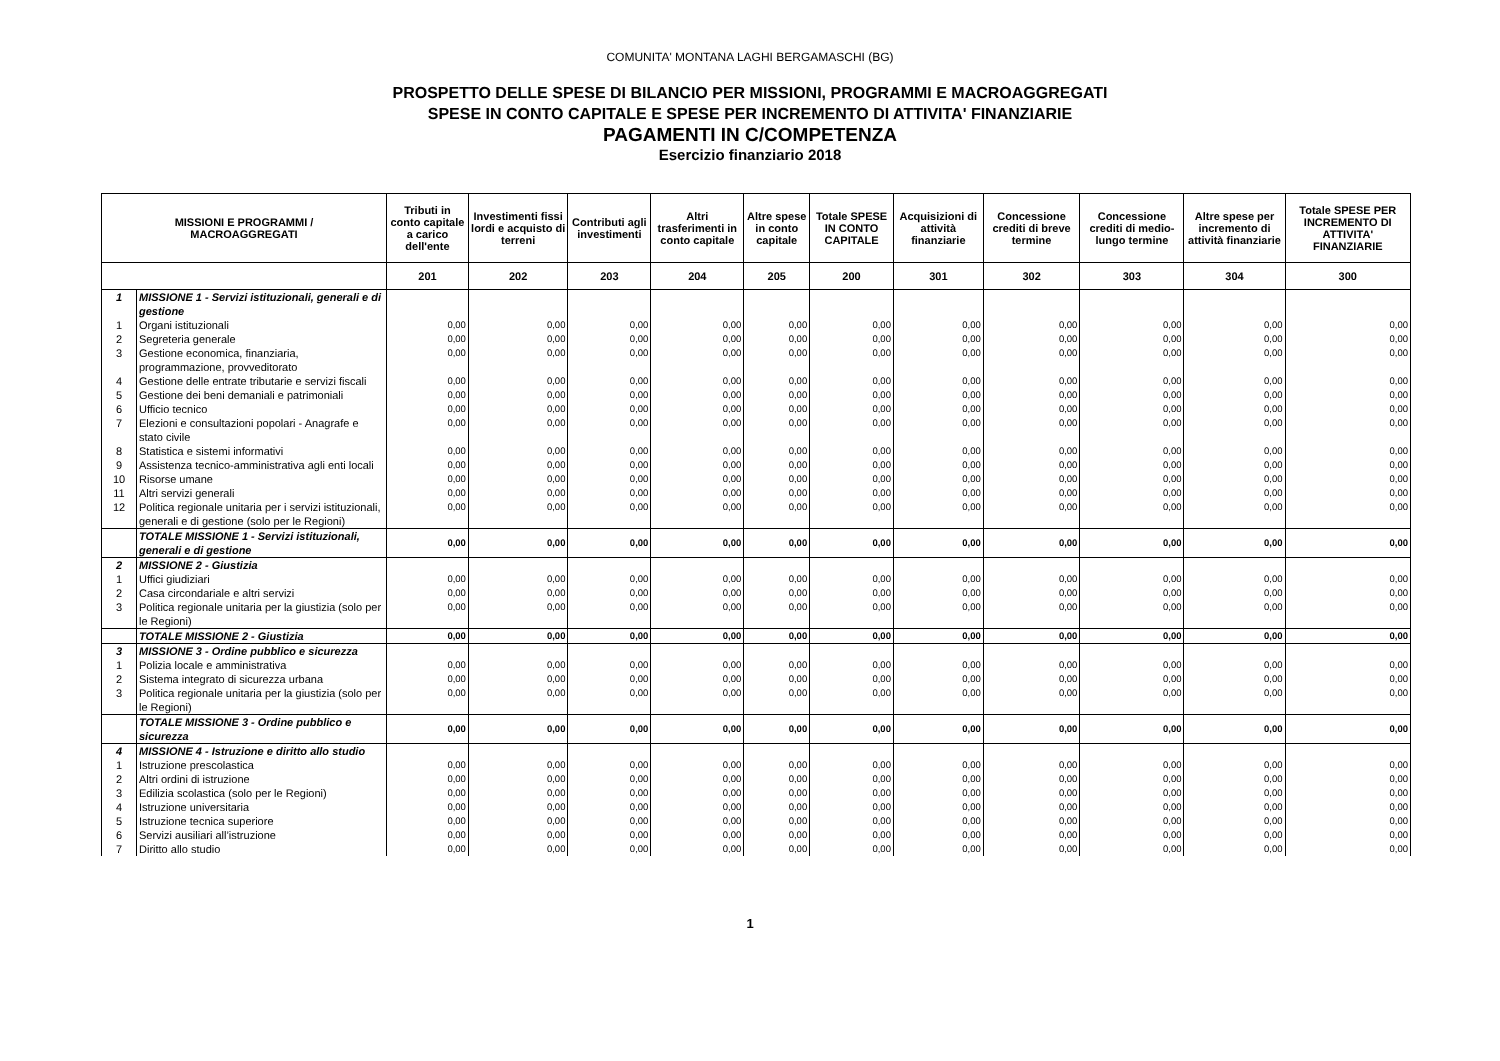COMUNITA' MONTANA LAGHI BERGAMASCHI (BG)
PROSPETTO DELLE SPESE DI BILANCIO PER MISSIONI, PROGRAMMI E MACROAGGREGATI
SPESE IN CONTO CAPITALE E SPESE PER INCREMENTO DI ATTIVITA' FINANZIARIE
PAGAMENTI IN C/COMPETENZA
Esercizio finanziario 2018
| MISSIONI E PROGRAMMI / MACROAGGREGATI | | Tributi in conto capitale a carico dell'ente | Investimenti fissi lordi e acquisto di terreni | Contributi agli investimenti | Altri trasferimenti in conto capitale | Altre spese in conto capitale | Totale SPESE IN CONTO CAPITALE | Acquisizioni di attività finanziarie | Concessione crediti di breve termine | Concessione crediti di medio-lungo termine | Altre spese per incremento di attività finanziarie | Totale SPESE PER INCREMENTO DI ATTIVITA' FINANZIARIE |
| --- | --- | --- | --- | --- | --- | --- | --- | --- | --- | --- | --- | --- |
| | | 201 | 202 | 203 | 204 | 205 | 200 | 301 | 302 | 303 | 304 | 300 |
| 1 | MISSIONE 1 - Servizi istituzionali, generali e di gestione | | | | | | | | | | | |
| 1 | Organi istituzionali | 0,00 | 0,00 | 0,00 | 0,00 | 0,00 | 0,00 | 0,00 | 0,00 | 0,00 | 0,00 | 0,00 |
| 2 | Segreteria generale | 0,00 | 0,00 | 0,00 | 0,00 | 0,00 | 0,00 | 0,00 | 0,00 | 0,00 | 0,00 | 0,00 |
| 3 | Gestione economica, finanziaria, programmazione, provveditorato | 0,00 | 0,00 | 0,00 | 0,00 | 0,00 | 0,00 | 0,00 | 0,00 | 0,00 | 0,00 | 0,00 |
| 4 | Gestione delle entrate tributarie e servizi fiscali | 0,00 | 0,00 | 0,00 | 0,00 | 0,00 | 0,00 | 0,00 | 0,00 | 0,00 | 0,00 | 0,00 |
| 5 | Gestione dei beni demaniali e patrimoniali | 0,00 | 0,00 | 0,00 | 0,00 | 0,00 | 0,00 | 0,00 | 0,00 | 0,00 | 0,00 | 0,00 |
| 6 | Ufficio tecnico | 0,00 | 0,00 | 0,00 | 0,00 | 0,00 | 0,00 | 0,00 | 0,00 | 0,00 | 0,00 | 0,00 |
| 7 | Elezioni e consultazioni popolari - Anagrafe e stato civile | 0,00 | 0,00 | 0,00 | 0,00 | 0,00 | 0,00 | 0,00 | 0,00 | 0,00 | 0,00 | 0,00 |
| 8 | Statistica e sistemi informativi | 0,00 | 0,00 | 0,00 | 0,00 | 0,00 | 0,00 | 0,00 | 0,00 | 0,00 | 0,00 | 0,00 |
| 9 | Assistenza tecnico-amministrativa agli enti locali | 0,00 | 0,00 | 0,00 | 0,00 | 0,00 | 0,00 | 0,00 | 0,00 | 0,00 | 0,00 | 0,00 |
| 10 | Risorse umane | 0,00 | 0,00 | 0,00 | 0,00 | 0,00 | 0,00 | 0,00 | 0,00 | 0,00 | 0,00 | 0,00 |
| 11 | Altri servizi generali | 0,00 | 0,00 | 0,00 | 0,00 | 0,00 | 0,00 | 0,00 | 0,00 | 0,00 | 0,00 | 0,00 |
| 12 | Politica regionale unitaria per i servizi istituzionali, generali e di gestione (solo per le Regioni) | 0,00 | 0,00 | 0,00 | 0,00 | 0,00 | 0,00 | 0,00 | 0,00 | 0,00 | 0,00 | 0,00 |
| | TOTALE MISSIONE 1 - Servizi istituzionali, generali e di gestione | 0,00 | 0,00 | 0,00 | 0,00 | 0,00 | 0,00 | 0,00 | 0,00 | 0,00 | 0,00 | 0,00 |
| 2 | MISSIONE 2 - Giustizia | | | | | | | | | | | |
| 1 | Uffici giudiziari | 0,00 | 0,00 | 0,00 | 0,00 | 0,00 | 0,00 | 0,00 | 0,00 | 0,00 | 0,00 | 0,00 |
| 2 | Casa circondariale e altri servizi | 0,00 | 0,00 | 0,00 | 0,00 | 0,00 | 0,00 | 0,00 | 0,00 | 0,00 | 0,00 | 0,00 |
| 3 | Politica regionale unitaria per la giustizia (solo per le Regioni) | 0,00 | 0,00 | 0,00 | 0,00 | 0,00 | 0,00 | 0,00 | 0,00 | 0,00 | 0,00 | 0,00 |
| | TOTALE MISSIONE 2 - Giustizia | 0,00 | 0,00 | 0,00 | 0,00 | 0,00 | 0,00 | 0,00 | 0,00 | 0,00 | 0,00 | 0,00 |
| 3 | MISSIONE 3 - Ordine pubblico e sicurezza | | | | | | | | | | | |
| 1 | Polizia locale e amministrativa | 0,00 | 0,00 | 0,00 | 0,00 | 0,00 | 0,00 | 0,00 | 0,00 | 0,00 | 0,00 | 0,00 |
| 2 | Sistema integrato di sicurezza urbana | 0,00 | 0,00 | 0,00 | 0,00 | 0,00 | 0,00 | 0,00 | 0,00 | 0,00 | 0,00 | 0,00 |
| 3 | Politica regionale unitaria per la giustizia (solo per le Regioni) | 0,00 | 0,00 | 0,00 | 0,00 | 0,00 | 0,00 | 0,00 | 0,00 | 0,00 | 0,00 | 0,00 |
| | TOTALE MISSIONE 3 - Ordine pubblico e sicurezza | 0,00 | 0,00 | 0,00 | 0,00 | 0,00 | 0,00 | 0,00 | 0,00 | 0,00 | 0,00 | 0,00 |
| 4 | MISSIONE 4 - Istruzione e diritto allo studio | | | | | | | | | | | |
| 1 | Istruzione prescolastica | 0,00 | 0,00 | 0,00 | 0,00 | 0,00 | 0,00 | 0,00 | 0,00 | 0,00 | 0,00 | 0,00 |
| 2 | Altri ordini di istruzione | 0,00 | 0,00 | 0,00 | 0,00 | 0,00 | 0,00 | 0,00 | 0,00 | 0,00 | 0,00 | 0,00 |
| 3 | Edilizia scolastica (solo per le Regioni) | 0,00 | 0,00 | 0,00 | 0,00 | 0,00 | 0,00 | 0,00 | 0,00 | 0,00 | 0,00 | 0,00 |
| 4 | Istruzione universitaria | 0,00 | 0,00 | 0,00 | 0,00 | 0,00 | 0,00 | 0,00 | 0,00 | 0,00 | 0,00 | 0,00 |
| 5 | Istruzione tecnica superiore | 0,00 | 0,00 | 0,00 | 0,00 | 0,00 | 0,00 | 0,00 | 0,00 | 0,00 | 0,00 | 0,00 |
| 6 | Servizi ausiliari all’istruzione | 0,00 | 0,00 | 0,00 | 0,00 | 0,00 | 0,00 | 0,00 | 0,00 | 0,00 | 0,00 | 0,00 |
| 7 | Diritto allo studio | 0,00 | 0,00 | 0,00 | 0,00 | 0,00 | 0,00 | 0,00 | 0,00 | 0,00 | 0,00 | 0,00 |
1